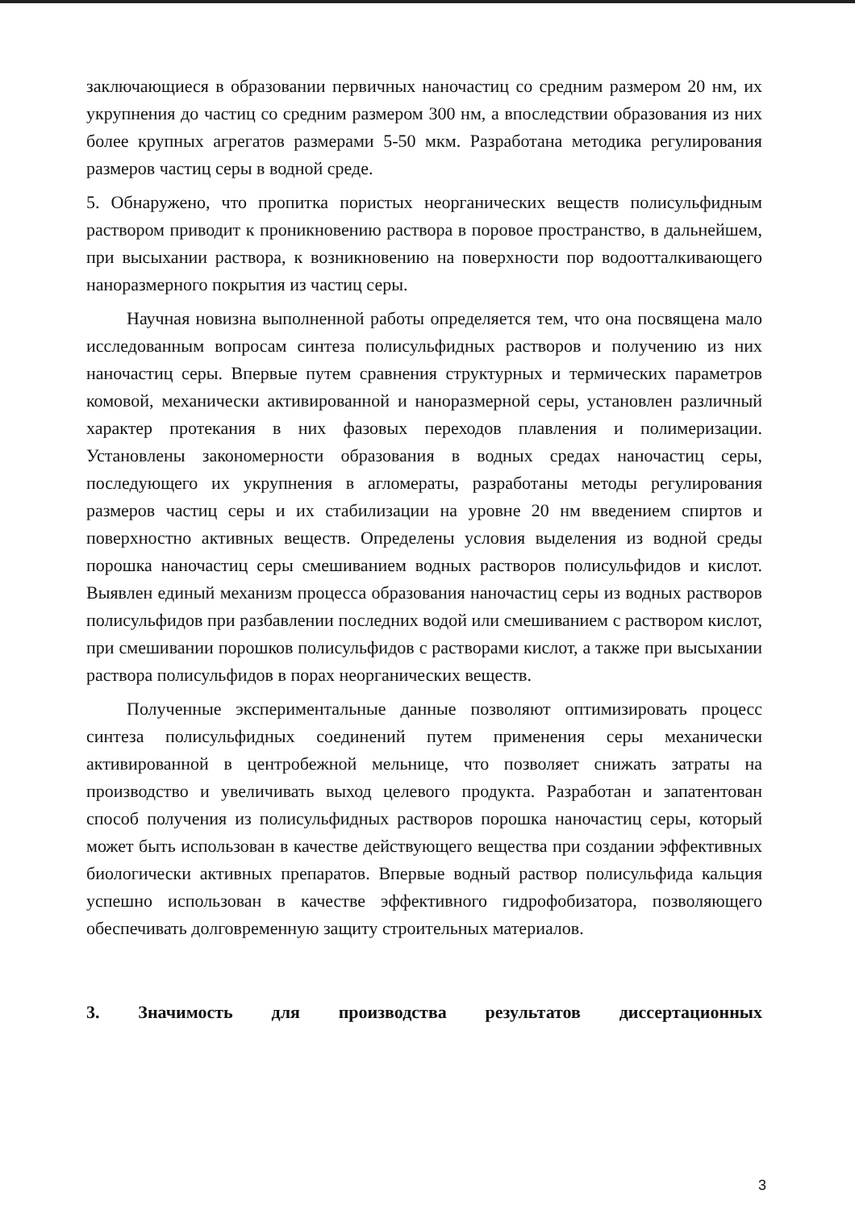заключающиеся в образовании первичных наночастиц со средним размером 20 нм, их укрупнения до частиц со средним размером 300 нм, а впоследствии образования из них более крупных агрегатов размерами 5-50 мкм. Разработана методика регулирования размеров частиц серы в водной среде.
5. Обнаружено, что пропитка пористых неорганических веществ полисульфидным раствором приводит к проникновению раствора в поровое пространство, в дальнейшем, при высыхании раствора, к возникновению на поверхности пор водоотталкивающего наноразмерного покрытия из частиц серы.
Научная новизна выполненной работы определяется тем, что она посвящена мало исследованным вопросам синтеза полисульфидных растворов и получению из них наночастиц серы. Впервые путем сравнения структурных и термических параметров комовой, механически активированной и наноразмерной серы, установлен различный характер протекания в них фазовых переходов плавления и полимеризации. Установлены закономерности образования в водных средах наночастиц серы, последующего их укрупнения в агломераты, разработаны методы регулирования размеров частиц серы и их стабилизации на уровне 20 нм введением спиртов и поверхностно активных веществ. Определены условия выделения из водной среды порошка наночастиц серы смешиванием водных растворов полисульфидов и кислот. Выявлен единый механизм процесса образования наночастиц серы из водных растворов полисульфидов при разбавлении последних водой или смешиванием с раствором кислот, при смешивании порошков полисульфидов с растворами кислот, а также при высыхании раствора полисульфидов в порах неорганических веществ.
Полученные экспериментальные данные позволяют оптимизировать процесс синтеза полисульфидных соединений путем применения серы механически активированной в центробежной мельнице, что позволяет снижать затраты на производство и увеличивать выход целевого продукта. Разработан и запатентован способ получения из полисульфидных растворов порошка наночастиц серы, который может быть использован в качестве действующего вещества при создании эффективных биологически активных препаратов. Впервые водный раствор полисульфида кальция успешно использован в качестве эффективного гидрофобизатора, позволяющего обеспечивать долговременную защиту строительных материалов.
3. Значимость для производства результатов диссертационных
3